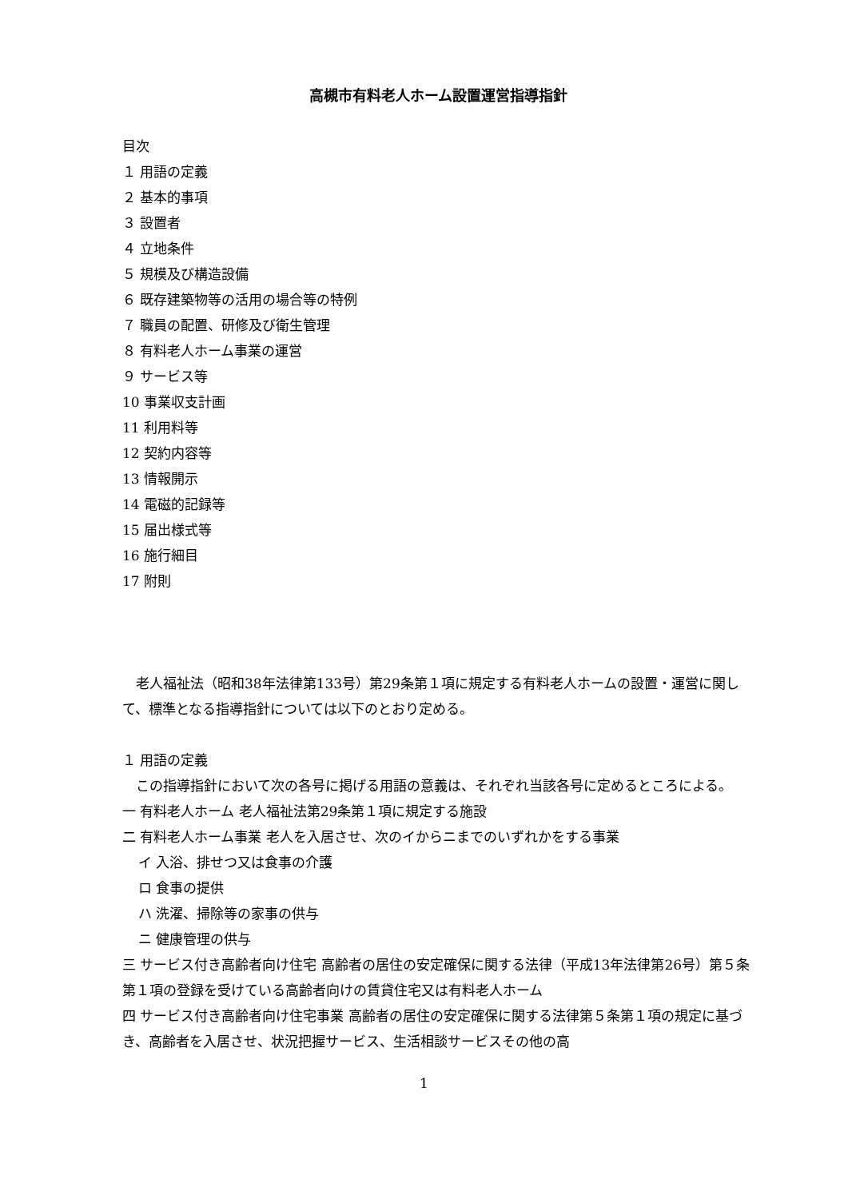高槻市有料老人ホーム設置運営指導指針
目次
１ 用語の定義
２ 基本的事項
３ 設置者
４ 立地条件
５ 規模及び構造設備
６ 既存建築物等の活用の場合等の特例
７ 職員の配置、研修及び衛生管理
８ 有料老人ホーム事業の運営
９ サービス等
10 事業収支計画
11 利用料等
12 契約内容等
13 情報開示
14 電磁的記録等
15 届出様式等
16 施行細目
17 附則
　老人福祉法（昭和38年法律第133号）第29条第１項に規定する有料老人ホームの設置・運営に関して、標準となる指導指針については以下のとおり定める。
１ 用語の定義
　この指導指針において次の各号に掲げる用語の意義は、それぞれ当該各号に定めるところによる。
一 有料老人ホーム 老人福祉法第29条第１項に規定する施設
二 有料老人ホーム事業 老人を入居させ、次のイからニまでのいずれかをする事業
イ 入浴、排せつ又は食事の介護
ロ 食事の提供
ハ 洗濯、掃除等の家事の供与
ニ 健康管理の供与
三 サービス付き高齢者向け住宅 高齢者の居住の安定確保に関する法律（平成13年法律第26号）第５条第１項の登録を受けている高齢者向けの賃貸住宅又は有料老人ホーム
四 サービス付き高齢者向け住宅事業 高齢者の居住の安定確保に関する法律第５条第１項の規定に基づき、高齢者を入居させ、状況把握サービス、生活相談サービスその他の高
1